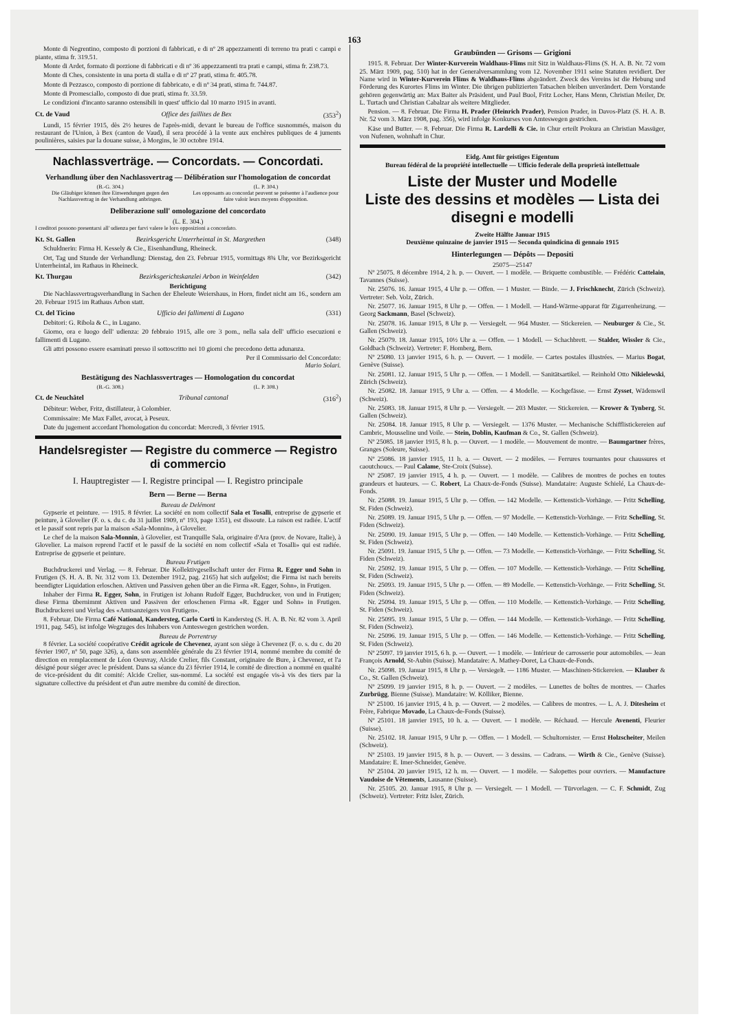163
Monte di Negrentino, composto di porzioni di fabbricati, e di nº 28 appezzamenti di terreno tra prati c campi e piante, stima fr. 319.51.
Monte di Ardet, formato di porzione di fabbricati e di nº 36 appezzamenti tra prati e campi, stima fr. 238.73.
Monte di Ches, consistente in una porta di stalla e di nº 27 prati, stima fr. 405.78.
Monte di Pezzasco, composto di porzione di fabbricato, e di nº 34 prati, stima fr. 744.87.
Monte di Promesciallo, composto di due prati, stima fr. 33.59.
Le condizioni d'incanto saranno ostensibili in quest' ufficio dal 10 marzo 1915 in avanti.
Ct. de Vaud Office des faillites de Bex (353<sup>2</sup>)
Lundi, 15 février 1915, dès 2½ heures de l'après-midi, devant le bureau de l'office susnommés, maison du restaurant de l'Union, à Bex (canton de Vaud), il sera procédé à la vente aux enchères publiques de 4 juments poulinières, saisies par la douane suisse, à Morgins, le 30 octobre 1914.
Nachlassverträge. — Concordats. — Concordati.
Verhandlung über den Nachlassvertrag — Délibération sur l'homologation de concordat
(B.-G. 304.)
Die Gläubiger können ihre Einwendungen gegen den Nachlassvertrag in der Verhandlung anbringen.
(L. P. 304.)
Les opposants au concordat peuvent se présenter à l'audience pour faire valoir leurs moyens d'opposition.
Deliberazione sull' omologazione del concordato
(L. E. 304.)
I creditori possono presentarsi all' udienza per farvi valere le loro opposizioni a concordato.
Kt. St. Gallen Bezirksgericht Unterrheintal in St. Margrethen (348)
Schuldnerin: Firma H. Kessely & Cie., Eisenhandlung, Rheineck.
Ort, Tag und Stunde der Verhandlung: Dienstag, den 23. Februar 1915, vormittags 8¾ Uhr, vor Bezirksgericht Unterrheintal, im Rathaus in Rheineck.
Kt. Thurgau Bezirksgerichtskanzlei Arbon in Weinfelden (342)
Berichtigung
Die Nachlassvertragsverhandlung in Sachen der Eheleute Weiershaus, in Horn, findet nicht am 16., sondern am 20. Februar 1915 im Rathaus Arbon statt.
Ct. del Ticino Ufficio dei fallimenti di Lugano (331)
Debitori: G. Ribola & C., in Lugano.
Giorno, ora e luogo dell' udienza: 20 febbraio 1915, alle ore 3 pom., nella sala dell' ufficio esecuzioni e fallimenti di Lugano.
Gli attri possono essere esaminati presso il sottoscritto nei 10 giorni che precedono detta adunanza.
Per il Commissario del Concordato:
Mario Solari.
Bestätigung des Nachlassvertrages — Homologation du concordat
(B.-G. 308.) (L. P. 308.)
Ct. de Neuchâtel Tribunal cantonal (316<sup>2</sup>)
Débiteur: Weber, Fritz, distillateur, à Colombier.
Commissaire: Me Max Fallet, avocat, à Peseux.
Date du jugement accordant l'homologation du concordat: Mercredi, 3 février 1915.
Handelsregister — Registre du commerce — Registro di commercio
I. Hauptregister — I. Registre principal — I. Registro principale
Bern — Berne — Berna
Bureau de Delémont
Gypserie et peinture. — 1915. 8 février. La société en nom collectif Sala et Tosalli, entreprise de gypserie et peinture, à Glovelier (F. o. s. du c. du 31 juillet 1909, nº 193, page 1351), est dissoute. La raison est radiée. L'actif et le passif sont repris par la maison «Sala-Monnin», à Glovelier.
Le chef de la maison Sala-Monnin, à Glovelier, est Tranquille Sala, originaire d'Ara (prov. de Novare, Italie), à Glovelier. La maison reprend l'actif et le passif de la société en nom collectif «Sala et Tosalli» qui est radiée. Entreprise de gypserie et peinture.
Bureau Frutigen
Buchdruckerei und Verlag. — 8. Februar. Die Kollektivgesellschaft unter der Firma R. Egger und Sohn in Frutigen (S. H. A. B. Nr. 312 vom 13. Dezember 1912, pag. 2165) hat sich aufgelöst; die Firma ist nach bereits beendigter Liquidation erloschen. Aktiven und Passiven gehen über an die Firma «R. Egger, Sohn», in Frutigen.
Inhaber der Firma R. Egger, Sohn, in Frutigen ist Johann Rudolf Egger, Buchdrucker, von und in Frutigen; diese Firma übernimmt Aktiven und Passiven der erloschenen Firma «R. Egger und Sohn» in Frutigen. Buchdruckerei und Verlag des «Amtsanzeigers von Frutigen».
8. Februar. Die Firma Café National, Kandersteg, Carlo Corti in Kandersteg (S. H. A. B. Nr. 82 vom 3. April 1911, pag. 545), ist infolge Wegzuges des Inhabers von Amteswegen gestrichen worden.
Bureau de Porrentruy
8 février. La société coopérative Crédit agricole de Chevenez, ayant son siège à Chevenez (F. o. s. du c. du 20 février 1907, nº 50, page 326), a, dans son assemblée générale du 23 février 1914, nommé membre du comité de direction en remplacement de Léon Oeuvray, Alcide Crelier, fils Constant, originaire de Bure, à Chevenez, et l'a désigné pour siéger avec le président. Dans sa séance du 23 février 1914, le comité de direction a nommé en qualité de vice-président du dit comité: Alcide Crelier, sus-nommé. La société est engagée vis-à vis des tiers par la signature collective du président et d'un autre membre du comité de direction.
Graubünden — Grisons — Grigioni
1915. 8. Februar. Der Winter-Kurverein Waldhaus-Flims mit Sitz in Waldhaus-Flims (S. H. A. B. Nr. 72 vom 25. März 1909, pag. 510) hat in der Generalversammlung vom 12. November 1911 seine Statuten revidiert. Der Name wird in Winter-Kurverein Flims & Waldhaus-Flims abgeändert. Zweck des Vereins ist die Hebung und Förderung des Kurortes Flims im Winter. Die übrigen publizierten Tatsachen bleiben unverändert. Dem Vorstande gehören gegenwärtig an: Max Baiter als Präsident, und Paul Buol, Fritz Locher, Hans Menn, Christian Meiler, Dr. L. Turtach und Christian Cabalzar als weitere Mitglieder.
Pension. — 8. Februar. Die Firma H. Prader (Heinrich Prader), Pension Prader, in Davos-Platz (S. H. A. B. Nr. 52 vom 3. März 1908, pag. 356), wird infolge Konkurses von Amteswegen gestrichen.
Käse und Butter. — 8. Februar. Die Firma R. Lardelli & Cie. in Chur erteilt Prokura an Christian Massüger, von Nufenen, wohnhaft in Chur.
Eidg. Amt für geistiges Eigentum
Bureau fédéral de la propriété intellectuelle — Ufficio federale della proprietà intellettuale
Liste der Muster und Modelle
Liste des dessins et modèles — Lista dei disegni e modelli
Zweite Hälfte Januar 1915
Deuxième quinzaine de janvier 1915 — Seconda quindicina di gennaio 1915
Hinterlegungen — Dépôts — Depositi
25075—25147
Nº 25075. 8 décembre 1914, 2 h. p. — Ouvert. — 1 modèle. — Briquette combustible. — Frédéric Cattelain, Tavannes (Suisse).
Nr. 25076. 16. Januar 1915, 4 Uhr p. — Offen. — 1 Muster. — Binde. — J. Frischknecht, Zürich (Schweiz). Vertreter: Seb. Volz, Zürich.
Nr. 25077. 16. Januar 1915, 8 Uhr p. — Offen. — 1 Modell. — Hand-Wärme-apparat für Zigarrenheizung. — Georg Sackmann, Basel (Schweiz).
Nr. 25078. 16. Januar 1915, 8 Uhr p. — Versiegelt. — 964 Muster. — Stickereien. — Neuburger & Cie., St. Gallen (Schweiz).
Nr. 25079. 18. Januar 1915, 10½ Uhr a. — Offen. — 1 Modell. — Schachbrett. — Stalder, Wissler & Cie., Goldbach (Schweiz). Vertreter: F. Homberg, Bern.
Nº 25080. 13 janvier 1915, 6 h. p. — Ouvert. — 1 modèle. — Cartes postales illustrées. — Marius Bogat, Genève (Suisse).
Nr. 25081. 12. Januar 1915, 5 Uhr p. — Offen. — 1 Modell. — Sanitätsartikel. — Reinhold Otto Nikielewski, Zürich (Schweiz).
Nr. 25082. 18. Januar 1915, 9 Uhr a. — Offen. — 4 Modelle. — Kochgefässe. — Ernst Zysset, Wädenswil (Schweiz).
Nr. 25083. 18. Januar 1915, 8 Uhr p. — Versiegelt. — 203 Muster. — Stickereien. — Krower & Tynberg, St. Gallen (Schweiz).
Nr. 25084. 18. Januar 1915, 8 Uhr p. — Versiegelt. — 1376 Muster. — Mechanische Schifflistickereien auf Cambric, Mousseline und Voile. — Stein, Doblin, Kaufman & Co., St. Gallen (Schweiz).
Nº 25085. 18 janvier 1915, 8 h. p. — Ouvert. — 1 modèle. — Mouvement de montre. — Baumgartner frères, Granges (Soleure, Suisse).
Nº 25086. 18 janvier 1915, 11 h. a. — Ouvert. — 2 modèles. — Ferrures tournantes pour chaussures et caoutchoucs. — Paul Calame, Ste-Croix (Suisse).
Nº 25087. 19 janvier 1915, 4 h. p. — Ouvert. — 1 modèle. — Calibres de montres de poches en toutes grandeurs et hauteurs. — C. Robert, La Chaux-de-Fonds (Suisse). Mandataire: Auguste Schielé, La Chaux-de-Fonds.
Nr. 25088. 19. Januar 1915, 5 Uhr p. — Offen. — 142 Modelle. — Kettenstich-Vorhänge. — Fritz Schelling, St. Fiden (Schweiz).
Nr. 25089. 19. Januar 1915, 5 Uhr p. — Offen. — 97 Modelle. — Kettenstich-Vorhänge. — Fritz Schelling, St. Fiden (Schweiz).
Nr. 25090. 19. Januar 1915, 5 Uhr p. — Offen. — 140 Modelle. — Kettenstich-Vorhänge. — Fritz Schelling, St. Fiden (Schweiz).
Nr. 25091. 19. Januar 1915, 5 Uhr p. — Offen. — 73 Modelle. — Kettenstich-Vorhänge. — Fritz Schelling, St. Fiden (Schweiz).
Nr. 25092. 19. Januar 1915, 5 Uhr p. — Offen. — 107 Modelle. — Kettenstich-Vorhänge. — Fritz Schelling, St. Fiden (Schweiz).
Nr. 25093. 19. Januar 1915, 5 Uhr p. — Offen. — 89 Modelle. — Kettenstich-Vorhänge. — Fritz Schelling, St. Fiden (Schweiz).
Nr. 25094. 19. Januar 1915, 5 Uhr p. — Offen. — 110 Modelle. — Kettenstich-Vorhänge. — Fritz Schelling, St. Fiden (Schweiz).
Nr. 25095. 19. Januar 1915, 5 Uhr p. — Offen. — 144 Modelle. — Kettenstich-Vorhänge. — Fritz Schelling, St. Fiden (Schweiz).
Nr. 25096. 19. Januar 1915, 5 Uhr p. — Offen. — 146 Modelle. — Kettenstich-Vorhänge. — Fritz Schelling, St. Fiden (Schweiz).
Nº 25097. 19 janvier 1915, 6 h. p. — Ouvert. — 1 modèle. — Intérieur de carrosserie pour automobiles. — Jean François Arnold, St-Aubin (Suisse). Mandataire: A. Mathey-Doret, La Chaux-de-Fonds.
Nr. 25098. 19. Januar 1915, 8 Uhr p. — Versiegelt. — 1186 Muster. — Maschinen-Stickereien. — Klauber & Co., St. Gallen (Schweiz).
Nº 25099. 19 janvier 1915, 8 h. p. — Ouvert. — 2 modèles. — Lunettes de boîtes de montres. — Charles Zurbrügg, Bienne (Suisse). Mandataire: W. Kölliker, Bienne.
Nº 25100. 16 janvier 1915, 4 h. p. — Ouvert. — 2 modèles. — Calibres de montres. — L. A. J. Ditesheim et Frère, Fabrique Movado, La Chaux-de-Fonds (Suisse).
Nº 25101. 18 janvier 1915, 10 h. a. — Ouvert. — 1 modèle. — Réchaud. — Hercule Avenenti, Fleurier (Suisse).
Nr. 25102. 18. Januar 1915, 9 Uhr p. — Offen. — 1 Modell. — Schultornister. — Ernst Holzscheiter, Meilen (Schweiz).
Nº 25103. 19 janvier 1915, 8 h. p. — Ouvert. — 3 dessins. — Cadrans. — Wirth & Cie., Genève (Suisse). Mandataire: E. Imer-Schneider, Genève.
Nº 25104. 20 janvier 1915, 12 h. m. — Ouvert. — 1 modèle. — Salopettes pour ouvriers. — Manufacture Vaudoise de Vêtements, Lausanne (Suisse).
Nr. 25105. 20. Januar 1915, 8 Uhr p. — Versiegelt. — 1 Modell. — Türvorlagen. — C. F. Schmidt, Zug (Schweiz). Vertreter: Fritz Isler, Zürich.